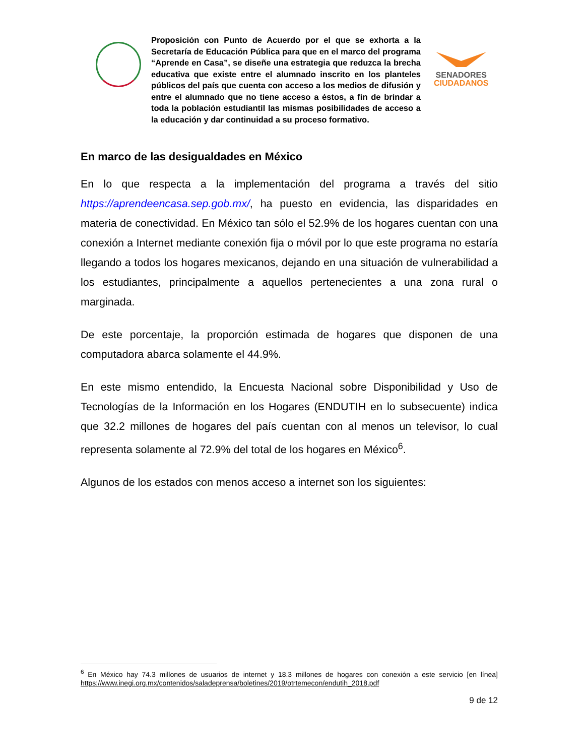Proposición con Punto de Acuerdo por el que se exhorta a la Secretaría de Educación Pública para que en el marco del programa “Aprende en Casa”, se diseñe una estrategia que reduzca la brecha educativa que existe entre el alumnado inscrito en los planteles públicos del país que cuenta con acceso a los medios de difusión y entre el alumnado que no tiene acceso a éstos, a fin de brindar a toda la población estudiantil las mismas posibilidades de acceso a la educación y dar continuidad a su proceso formativo.
SENADORES
CIUDADANOS
En marco de las desigualdades en México
En lo que respecta a la implementación del programa a través del sitio https://aprendeencasa.sep.gob.mx/, ha puesto en evidencia, las disparidades en materia de conectividad. En México tan sólo el 52.9% de los hogares cuentan con una conexión a Internet mediante conexión fija o móvil por lo que este programa no estaría llegando a todos los hogares mexicanos, dejando en una situación de vulnerabilidad a los estudiantes, principalmente a aquellos pertenecientes a una zona rural o marginada.
De este porcentaje, la proporción estimada de hogares que disponen de una computadora abarca solamente el 44.9%.
En este mismo entendido, la Encuesta Nacional sobre Disponibilidad y Uso de Tecnologías de la Información en los Hogares (ENDUTIH en lo subsecuente) indica que 32.2 millones de hogares del país cuentan con al menos un televisor, lo cual representa solamente al 72.9% del total de los hogares en México<sup>6</sup>.
Algunos de los estados con menos acceso a internet son los siguientes:
<sup>6</sup> En México hay 74.3 millones de usuarios de internet y 18.3 millones de hogares con conexión a este servicio [en línea] https://www.inegi.org.mx/contenidos/saladeprensa/boletines/2019/otrtemecon/endutih_2018.pdf
9 de 12